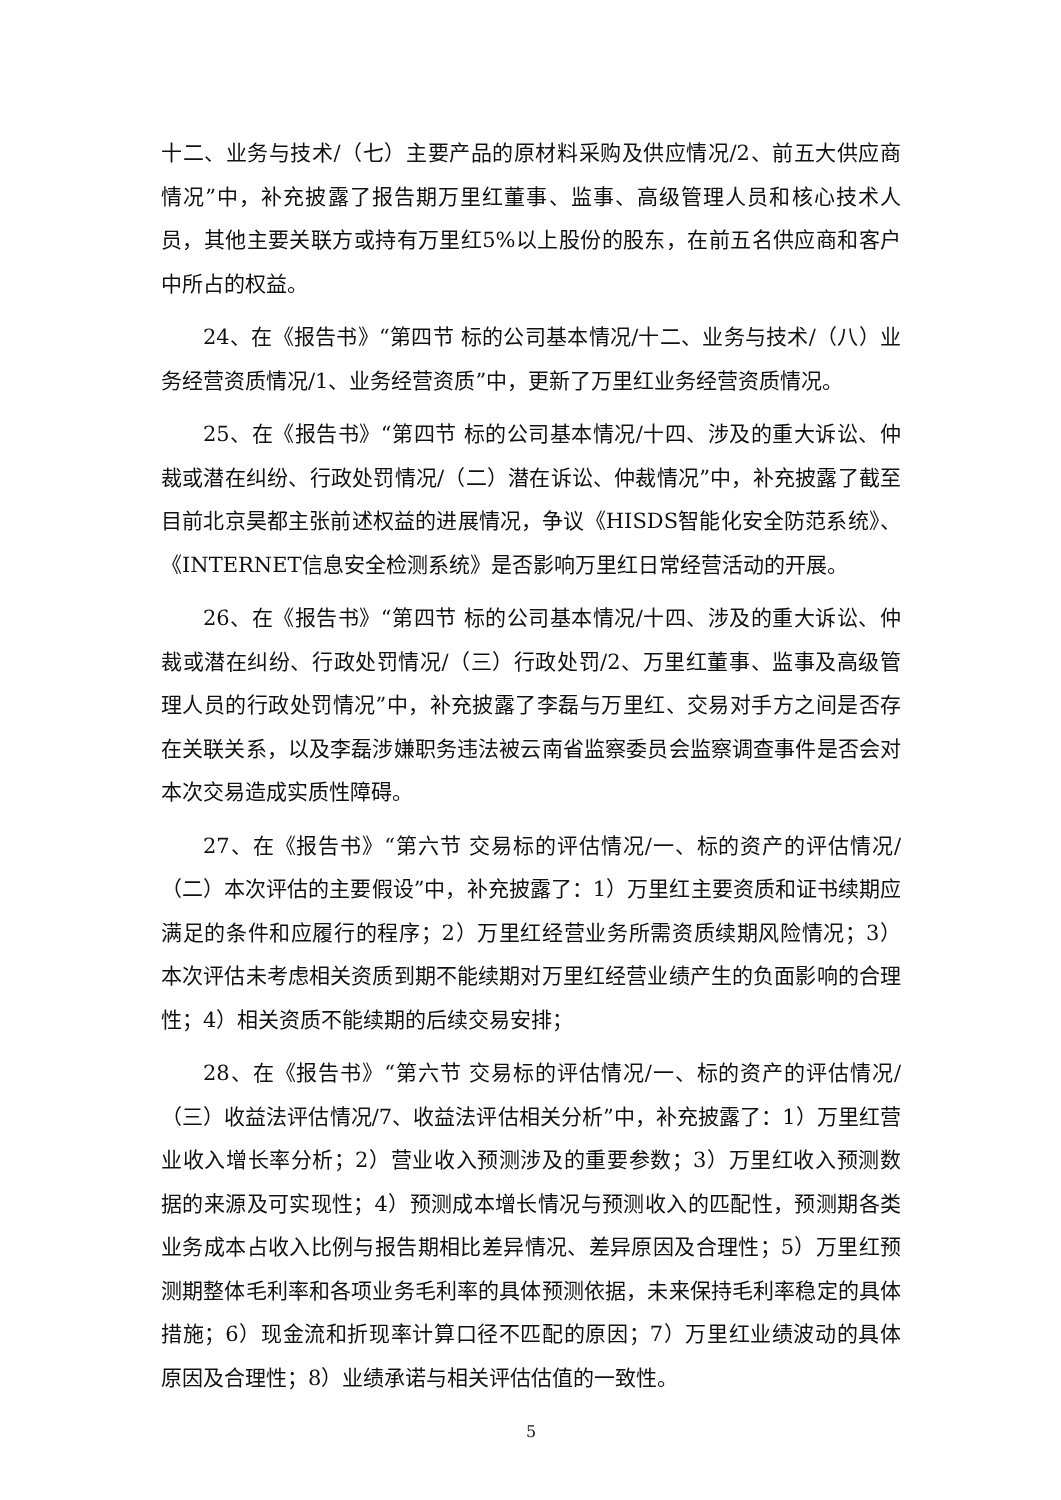十二、业务与技术/（七）主要产品的原材料采购及供应情况/2、前五大供应商情况”中，补充披露了报告期万里红董事、监事、高级管理人员和核心技术人员，其他主要关联方或持有万里红5%以上股份的股东，在前五名供应商和客户中所占的权益。
24、在《报告书》“第四节 标的公司基本情况/十二、业务与技术/（八）业务经营资质情况/1、业务经营资质”中，更新了万里红业务经营资质情况。
25、在《报告书》“第四节 标的公司基本情况/十四、涉及的重大诉讼、仲裁或潜在纠纷、行政处罚情况/（二）潜在诉讼、仲裁情况”中，补充披露了截至目前北京昊都主张前述权益的进展情况，争议《HISDS智能化安全防范系统》、《INTERNET信息安全检测系统》是否影响万里红日常经营活动的开展。
26、在《报告书》“第四节 标的公司基本情况/十四、涉及的重大诉讼、仲裁或潜在纠纷、行政处罚情况/（三）行政处罚/2、万里红董事、监事及高级管理人员的行政处罚情况”中，补充披露了李磊与万里红、交易对手方之间是否存在关联关系，以及李磊涉嫌职务违法被云南省监察委员会监察调查事件是否会对本次交易造成实质性障碍。
27、在《报告书》“第六节 交易标的评估情况/一、标的资产的评估情况/（二）本次评估的主要假设”中，补充披露了：1）万里红主要资质和证书续期应满足的条件和应履行的程序；2）万里红经营业务所需资质续期风险情况；3）本次评估未考虑相关资质到期不能续期对万里红经营业绩产生的负面影响的合理性；4）相关资质不能续期的后续交易安排；
28、在《报告书》“第六节 交易标的评估情况/一、标的资产的评估情况/（三）收益法评估情况/7、收益法评估相关分析”中，补充披露了：1）万里红营业收入增长率分析；2）营业收入预测涉及的重要参数；3）万里红收入预测数据的来源及可实现性；4）预测成本增长情况与预测收入的匹配性，预测期各类业务成本占收入比例与报告期相比差异情况、差异原因及合理性；5）万里红预测期整体毛利率和各项业务毛利率的具体预测依据，未来保持毛利率稳定的具体措施；6）现金流和折现率计算口径不匹配的原因；7）万里红业绩波动的具体原因及合理性；8）业绩承诺与相关评估估值的一致性。
5